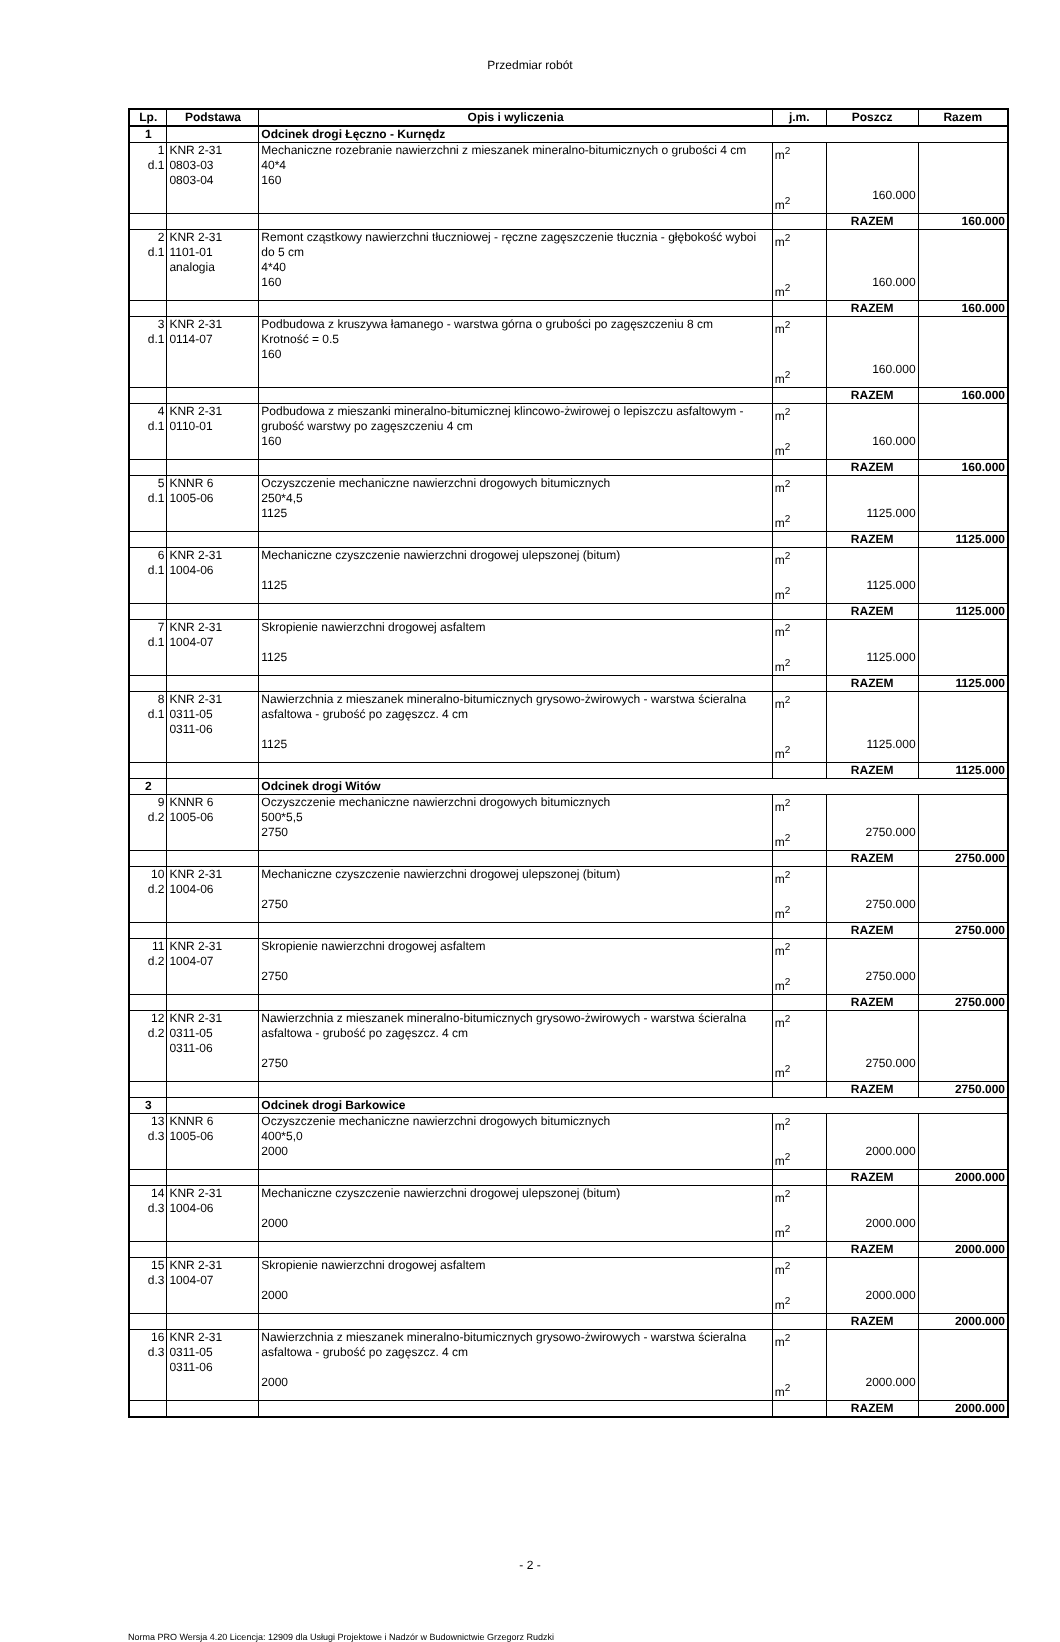Przedmiar robót
| Lp. | Podstawa | Opis i wyliczenia | j.m. | Poszcz | Razem |
| --- | --- | --- | --- | --- | --- |
| 1 | | Odcinek drogi Łęczno - Kurnędz | | | |
| 1 d.1 | KNR 2-31 0803-03 0803-04 | Mechaniczne rozebranie nawierzchni z mieszanek mineralno-bitumicznych o grubości 4 cm 40*4 160 | m<sup>2</sup> m<sup>2</sup> | 160.000 | |
| | | | | RAZEM | 160.000 |
| 2 d.1 | KNR 2-31 1101-01 analogia | Remont cząstkowy nawierzchni tłuczniowej - ręczne zagęszczenie tłucznia - głębokość wyboi do 5 cm 4*40 160 | m<sup>2</sup> m<sup>2</sup> | 160.000 | |
| | | | | RAZEM | 160.000 |
| 3 d.1 | KNR 2-31 0114-07 | Podbudowa z kruszywa łamanego - warstwa górna o grubości po zagęszczeniu 8 cm Krotność = 0.5 160 | m<sup>2</sup> m<sup>2</sup> | 160.000 | |
| | | | | RAZEM | 160.000 |
| 4 d.1 | KNR 2-31 0110-01 | Podbudowa z mieszanki mineralno-bitumicznej klincowo-żwirowej o lepiszczu asfaltowym - grubość warstwy po zagęszczeniu 4 cm 160 | m<sup>2</sup> m<sup>2</sup> | 160.000 | |
| | | | | RAZEM | 160.000 |
| 5 d.1 | KNNR 6 1005-06 | Oczyszczenie mechaniczne nawierzchni drogowych bitumicznych 250*4,5 1125 | m<sup>2</sup> m<sup>2</sup> | 1125.000 | |
| | | | | RAZEM | 1125.000 |
| 6 d.1 | KNR 2-31 1004-06 | Mechaniczne czyszczenie nawierzchni drogowej ulepszonej (bitum) 1125 | m<sup>2</sup> m<sup>2</sup> | 1125.000 | |
| | | | | RAZEM | 1125.000 |
| 7 d.1 | KNR 2-31 1004-07 | Skropienie nawierzchni drogowej asfaltem 1125 | m<sup>2</sup> m<sup>2</sup> | 1125.000 | |
| | | | | RAZEM | 1125.000 |
| 8 d.1 | KNR 2-31 0311-05 0311-06 | Nawierzchnia z mieszanek mineralno-bitumicznych grysowo-żwirowych - warstwa ścieralna asfaltowa - grubość po zagęszcz. 4 cm 1125 | m<sup>2</sup> m<sup>2</sup> | 1125.000 | |
| | | | | RAZEM | 1125.000 |
| 2 | | Odcinek drogi Witów | | | |
| 9 d.2 | KNNR 6 1005-06 | Oczyszczenie mechaniczne nawierzchni drogowych bitumicznych 500*5,5 2750 | m<sup>2</sup> m<sup>2</sup> | 2750.000 | |
| | | | | RAZEM | 2750.000 |
| 10 d.2 | KNR 2-31 1004-06 | Mechaniczne czyszczenie nawierzchni drogowej ulepszonej (bitum) 2750 | m<sup>2</sup> m<sup>2</sup> | 2750.000 | |
| | | | | RAZEM | 2750.000 |
| 11 d.2 | KNR 2-31 1004-07 | Skropienie nawierzchni drogowej asfaltem 2750 | m<sup>2</sup> m<sup>2</sup> | 2750.000 | |
| | | | | RAZEM | 2750.000 |
| 12 d.2 | KNR 2-31 0311-05 0311-06 | Nawierzchnia z mieszanek mineralno-bitumicznych grysowo-żwirowych - warstwa ścieralna asfaltowa - grubość po zagęszcz. 4 cm 2750 | m<sup>2</sup> m<sup>2</sup> | 2750.000 | |
| | | | | RAZEM | 2750.000 |
| 3 | | Odcinek drogi Barkowice | | | |
| 13 d.3 | KNNR 6 1005-06 | Oczyszczenie mechaniczne nawierzchni drogowych bitumicznych 400*5,0 2000 | m<sup>2</sup> m<sup>2</sup> | 2000.000 | |
| | | | | RAZEM | 2000.000 |
| 14 d.3 | KNR 2-31 1004-06 | Mechaniczne czyszczenie nawierzchni drogowej ulepszonej (bitum) 2000 | m<sup>2</sup> m<sup>2</sup> | 2000.000 | |
| | | | | RAZEM | 2000.000 |
| 15 d.3 | KNR 2-31 1004-07 | Skropienie nawierzchni drogowej asfaltem 2000 | m<sup>2</sup> m<sup>2</sup> | 2000.000 | |
| | | | | RAZEM | 2000.000 |
| 16 d.3 | KNR 2-31 0311-05 0311-06 | Nawierzchnia z mieszanek mineralno-bitumicznych grysowo-żwirowych - warstwa ścieralna asfaltowa - grubość po zagęszcz. 4 cm 2000 | m<sup>2</sup> m<sup>2</sup> | 2000.000 | |
| | | | | RAZEM | 2000.000 |
- 2 -
Norma PRO Wersja 4.20 Licencja: 12909 dla Usługi Projektowe i Nadzór w Budownictwie Grzegorz Rudzki